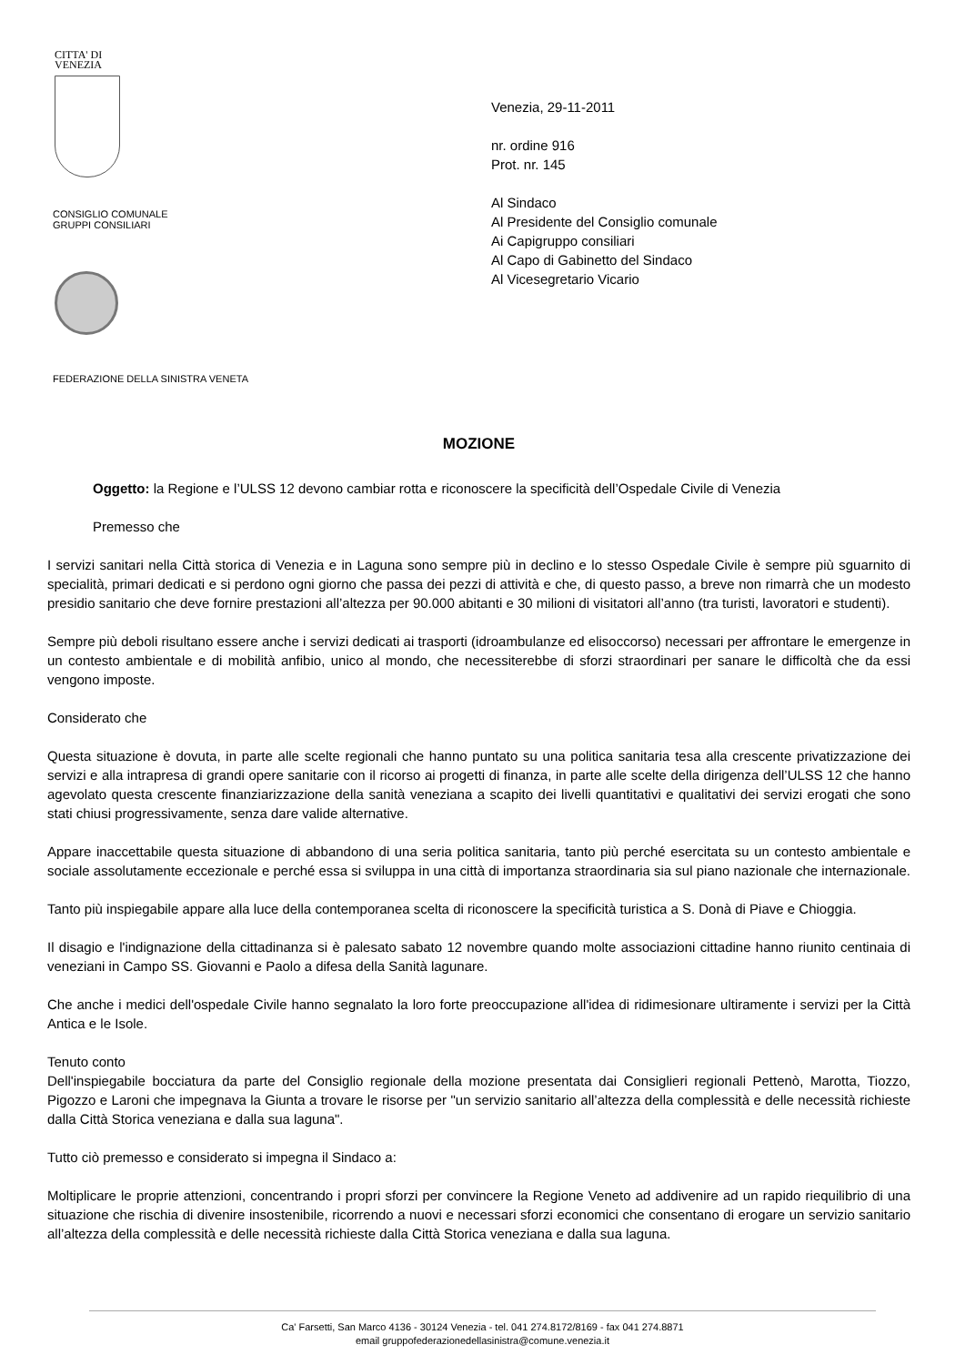CITTA' DI
VENEZIA
CONSIGLIO COMUNALE
GRUPPI CONSILIARI
FEDERAZIONE DELLA SINISTRA VENETA
Venezia, 29-11-2011
nr. ordine 916
Prot. nr. 145
Al Sindaco
Al Presidente del Consiglio comunale
Ai Capigruppo consiliari
Al Capo di Gabinetto del Sindaco
Al Vicesegretario Vicario
MOZIONE
Oggetto: la Regione e l’ULSS 12 devono cambiar rotta e riconoscere la specificità dell’Ospedale Civile di Venezia
Premesso che
I servizi sanitari nella Città storica di Venezia e in Laguna sono sempre più in declino e lo stesso Ospedale Civile è sempre più sguarnito di specialità, primari dedicati e si perdono ogni giorno che passa dei pezzi di attività e che, di questo passo, a breve non rimarrà che un modesto presidio sanitario che deve fornire prestazioni all’altezza per 90.000 abitanti e 30 milioni di visitatori all’anno (tra turisti, lavoratori e studenti).
Sempre più deboli risultano essere anche i servizi dedicati ai trasporti (idroambulanze ed elisoccorso) necessari per affrontare le emergenze in un contesto ambientale e di mobilità anfibio, unico al mondo, che necessiterebbe di sforzi straordinari per sanare le difficoltà che da essi vengono imposte.
Considerato che
Questa situazione è dovuta, in parte alle scelte regionali che hanno puntato su una politica sanitaria tesa alla crescente privatizzazione dei servizi e alla intrapresa di grandi opere sanitarie con il ricorso ai progetti di finanza, in parte alle scelte della dirigenza dell’ULSS 12 che hanno agevolato questa crescente finanziarizzazione della sanità veneziana a scapito dei livelli quantitativi e qualitativi dei servizi erogati che sono stati chiusi progressivamente, senza dare valide alternative.
Appare inaccettabile questa situazione di abbandono di una seria politica sanitaria, tanto più perché esercitata su un contesto ambientale e sociale assolutamente eccezionale e perché essa si sviluppa in una città di importanza straordinaria sia sul piano nazionale che internazionale.
Tanto più inspiegabile appare alla luce della contemporanea scelta di riconoscere la specificità turistica a S. Donà di Piave e Chioggia.
Il disagio e l'indignazione della cittadinanza si è palesato sabato 12 novembre quando molte associazioni cittadine hanno riunito centinaia di veneziani in Campo SS. Giovanni e Paolo a difesa della Sanità lagunare.
Che anche i medici dell'ospedale Civile hanno segnalato la loro forte preoccupazione all'idea di ridimesionare ultiramente i servizi per la Città Antica e le Isole.
Tenuto conto
Dell'inspiegabile bocciatura da parte del Consiglio regionale della mozione presentata dai Consiglieri regionali Pettenò, Marotta, Tiozzo, Pigozzo e Laroni che impegnava la Giunta a trovare le risorse per "un servizio sanitario all’altezza della complessità e delle necessità richieste dalla Città Storica veneziana e dalla sua laguna".
Tutto ciò premesso e considerato si impegna il Sindaco a:
Moltiplicare le proprie attenzioni, concentrando i propri sforzi per convincere la Regione Veneto ad addivenire ad un rapido riequilibrio di una situazione che rischia di divenire insostenibile, ricorrendo a nuovi e necessari sforzi economici che consentano di erogare un servizio sanitario all’altezza della complessità e delle necessità richieste dalla Città Storica veneziana e dalla sua laguna.
Ca' Farsetti, San Marco 4136 - 30124 Venezia - tel. 041 274.8172/8169 - fax 041 274.8871
email gruppofederazionedellasinistra@comune.venezia.it